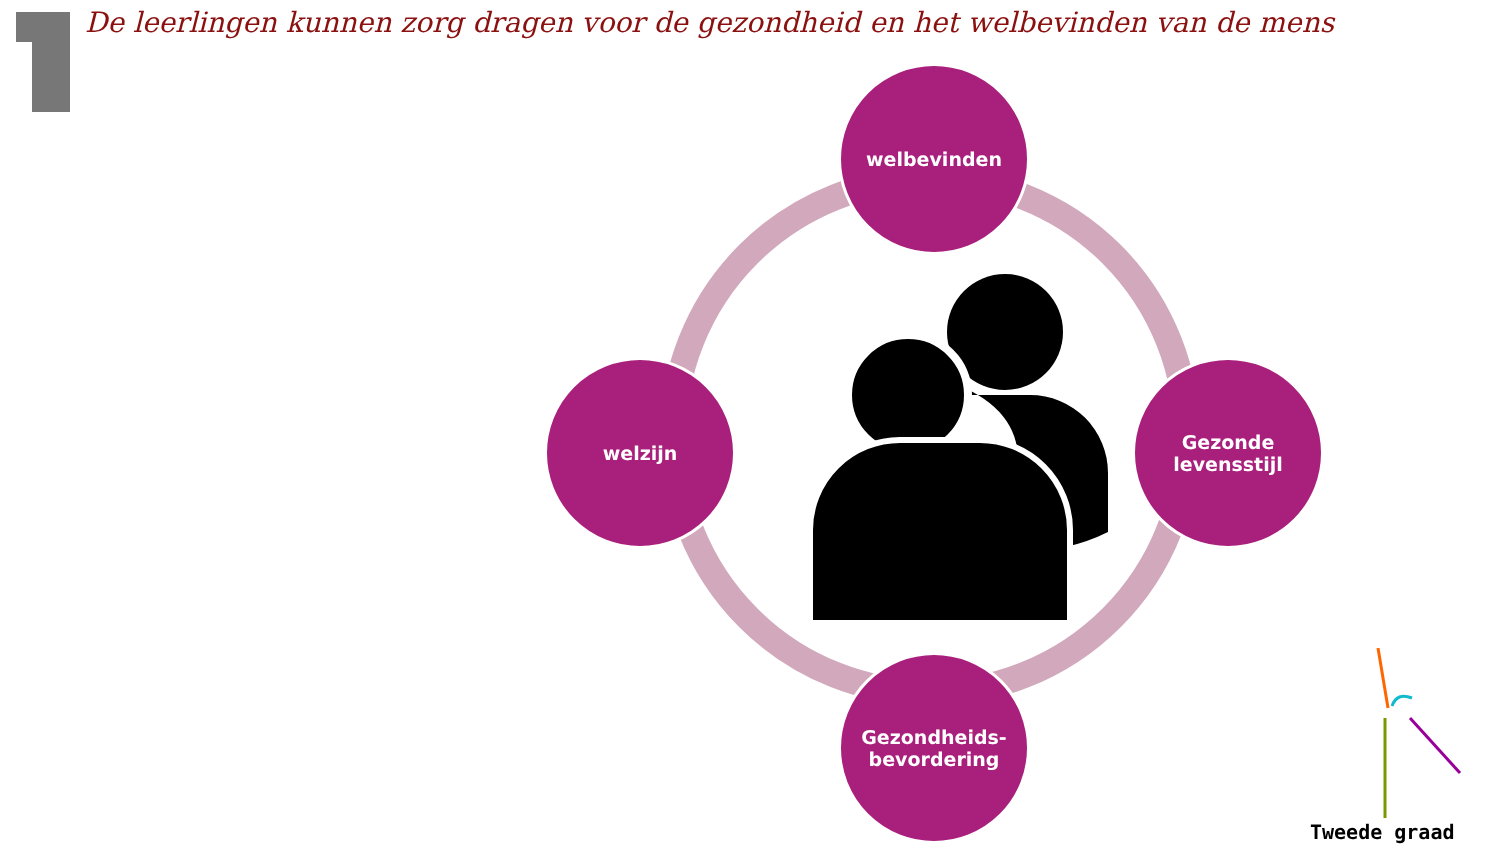De leerlingen kunnen zorg dragen voor de gezondheid en het welbevinden van de mens
welbevinden
welzijn
Gezonde
levensstijl
Gezondheids-
bevordering
Tweede graad